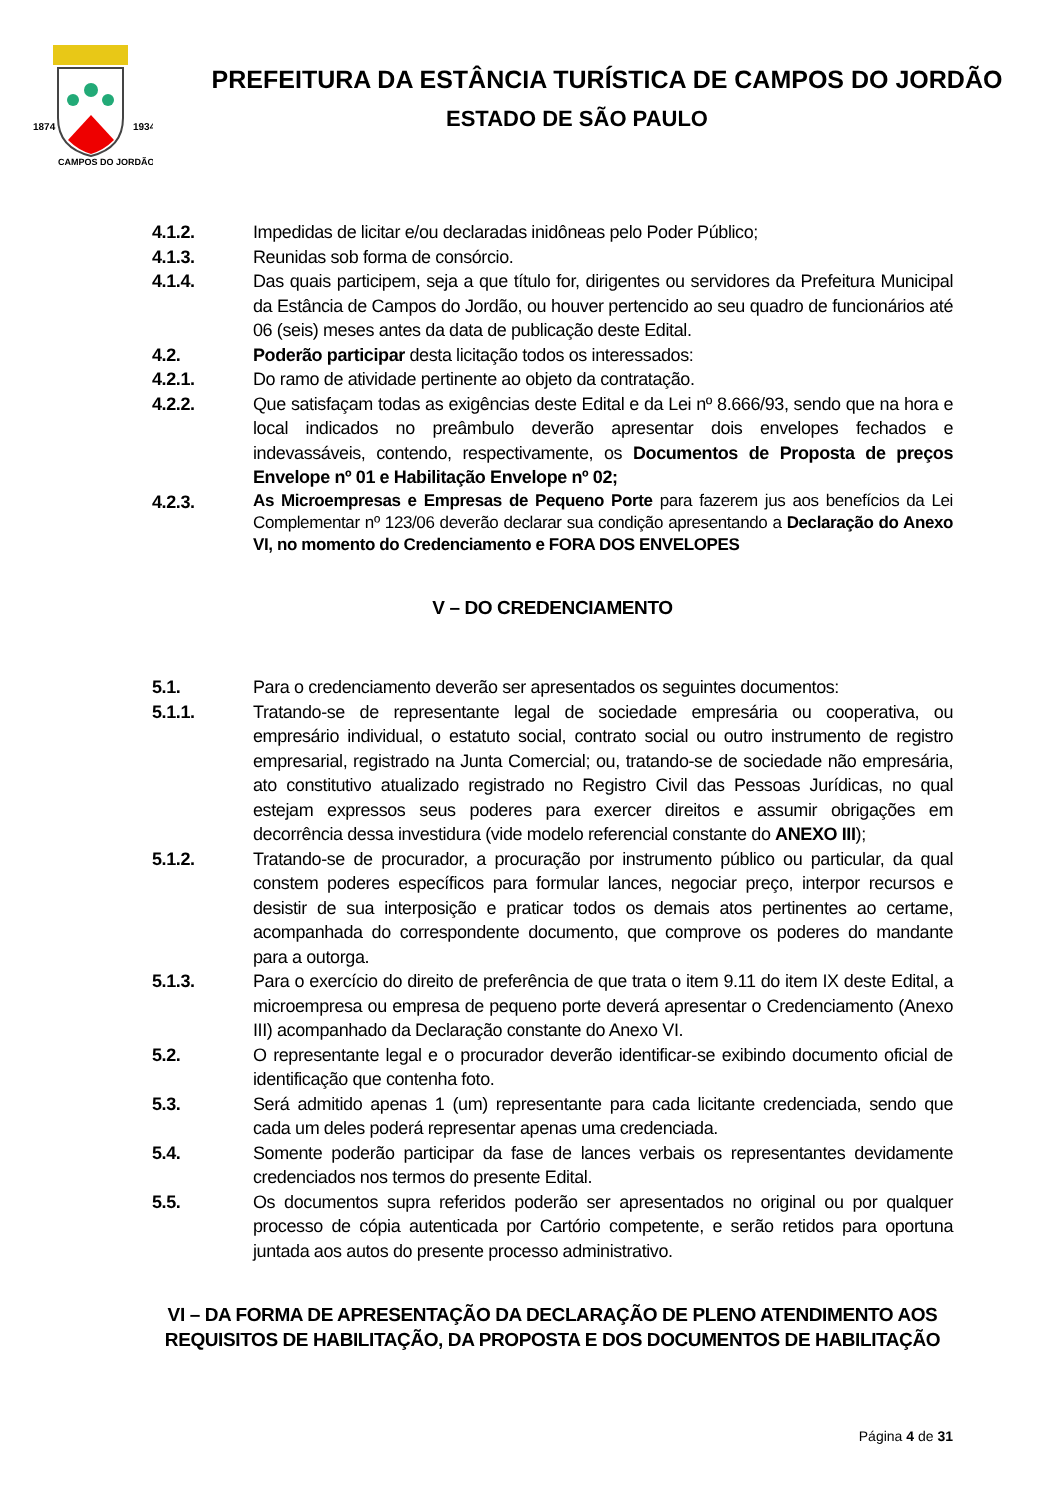1874
1934
CAMPOS DO JORDÃO
PREFEITURA DA ESTÂNCIA TURÍSTICA DE CAMPOS DO JORDÃO
ESTADO DE SÃO PAULO
4.1.2. Impedidas de licitar e/ou declaradas inidôneas pelo Poder Público;
4.1.3. Reunidas sob forma de consórcio.
4.1.4. Das quais participem, seja a que título for, dirigentes ou servidores da Prefeitura Municipal da Estância de Campos do Jordão, ou houver pertencido ao seu quadro de funcionários até 06 (seis) meses antes da data de publicação deste Edital.
4.2. Poderão participar desta licitação todos os interessados:
4.2.1. Do ramo de atividade pertinente ao objeto da contratação.
4.2.2. Que satisfaçam todas as exigências deste Edital e da Lei nº 8.666/93, sendo que na hora e local indicados no preâmbulo deverão apresentar dois envelopes fechados e indevassáveis, contendo, respectivamente, os Documentos de Proposta de preços Envelope nº 01 e Habilitação Envelope nº 02;
4.2.3.
As Microempresas e Empresas de Pequeno Porte para fazerem jus aos benefícios da Lei Complementar nº 123/06 deverão declarar sua condição apresentando a Declaração do Anexo VI, no momento do Credenciamento e FORA DOS ENVELOPES
V – DO CREDENCIAMENTO
5.1. Para o credenciamento deverão ser apresentados os seguintes documentos:
5.1.1. Tratando-se de representante legal de sociedade empresária ou cooperativa, ou empresário individual, o estatuto social, contrato social ou outro instrumento de registro empresarial, registrado na Junta Comercial; ou, tratando-se de sociedade não empresária, ato constitutivo atualizado registrado no Registro Civil das Pessoas Jurídicas, no qual estejam expressos seus poderes para exercer direitos e assumir obrigações em decorrência dessa investidura (vide modelo referencial constante do ANEXO III);
5.1.2. Tratando-se de procurador, a procuração por instrumento público ou particular, da qual constem poderes específicos para formular lances, negociar preço, interpor recursos e desistir de sua interposição e praticar todos os demais atos pertinentes ao certame, acompanhada do correspondente documento, que comprove os poderes do mandante para a outorga.
5.1.3. Para o exercício do direito de preferência de que trata o item 9.11 do item IX deste Edital, a microempresa ou empresa de pequeno porte deverá apresentar o Credenciamento (Anexo III) acompanhado da Declaração constante do Anexo VI.
5.2. O representante legal e o procurador deverão identificar-se exibindo documento oficial de identificação que contenha foto.
5.3. Será admitido apenas 1 (um) representante para cada licitante credenciada, sendo que cada um deles poderá representar apenas uma credenciada.
5.4. Somente poderão participar da fase de lances verbais os representantes devidamente credenciados nos termos do presente Edital.
5.5. Os documentos supra referidos poderão ser apresentados no original ou por qualquer processo de cópia autenticada por Cartório competente, e serão retidos para oportuna juntada aos autos do presente processo administrativo.
VI – DA FORMA DE APRESENTAÇÃO DA DECLARAÇÃO DE PLENO ATENDIMENTO AOS REQUISITOS DE HABILITAÇÃO, DA PROPOSTA E DOS DOCUMENTOS DE HABILITAÇÃO
Página 4 de 31